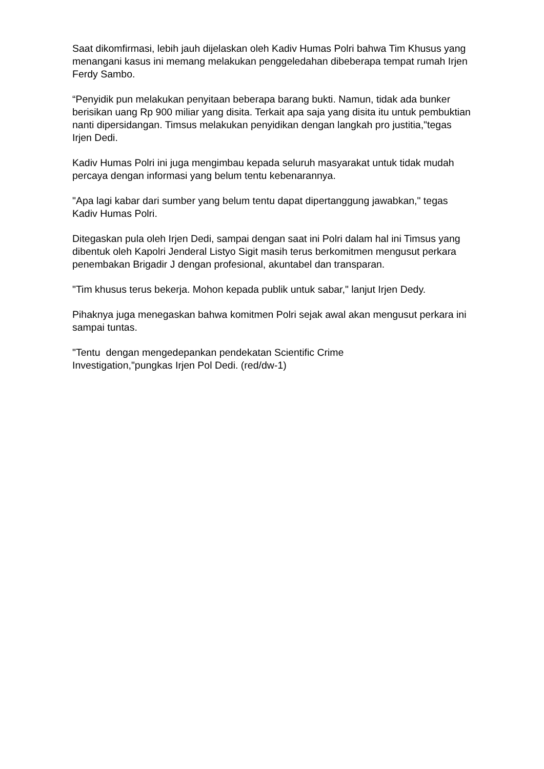Saat dikomfirmasi, lebih jauh dijelaskan oleh Kadiv Humas Polri bahwa Tim Khusus yang menangani kasus ini memang melakukan penggeledahan dibeberapa tempat rumah Irjen Ferdy Sambo.
“Penyidik pun melakukan penyitaan beberapa barang bukti. Namun, tidak ada bunker berisikan uang Rp 900 miliar yang disita. Terkait apa saja yang disita itu untuk pembuktian nanti dipersidangan. Timsus melakukan penyidikan dengan langkah pro justitia,"tegas Irjen Dedi.
Kadiv Humas Polri ini juga mengimbau kepada seluruh masyarakat untuk tidak mudah percaya dengan informasi yang belum tentu kebenarannya.
"Apa lagi kabar dari sumber yang belum tentu dapat dipertanggung jawabkan," tegas Kadiv Humas Polri.
Ditegaskan pula oleh Irjen Dedi, sampai dengan saat ini Polri dalam hal ini Timsus yang dibentuk oleh Kapolri Jenderal Listyo Sigit masih terus berkomitmen mengusut perkara penembakan Brigadir J dengan profesional, akuntabel dan transparan.
"Tim khusus terus bekerja. Mohon kepada publik untuk sabar," lanjut Irjen Dedy.
Pihaknya juga menegaskan bahwa komitmen Polri sejak awal akan mengusut perkara ini sampai tuntas.
"Tentu dengan mengedepankan pendekatan Scientific Crime
Investigation,"pungkas Irjen Pol Dedi. (red/dw-1)